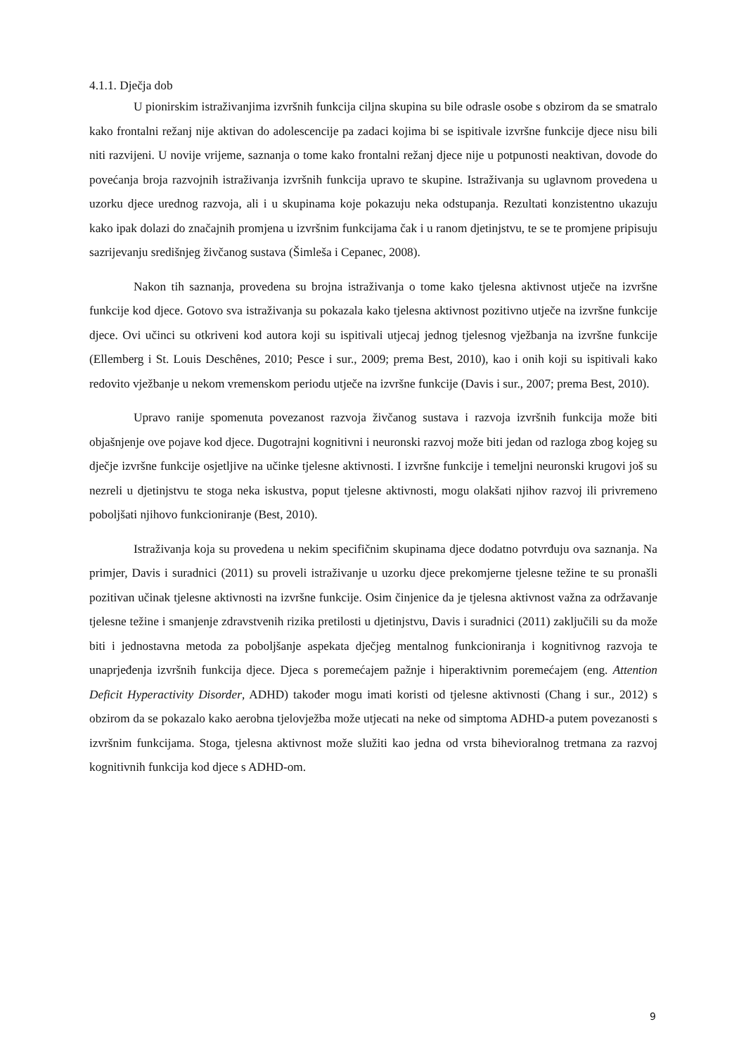4.1.1. Dječja dob
U pionirskim istraživanjima izvršnih funkcija ciljna skupina su bile odrasle osobe s obzirom da se smatralo kako frontalni režanj nije aktivan do adolescencije pa zadaci kojima bi se ispitivale izvršne funkcije djece nisu bili niti razvijeni. U novije vrijeme, saznanja o tome kako frontalni režanj djece nije u potpunosti neaktivan, dovode do povećanja broja razvojnih istraživanja izvršnih funkcija upravo te skupine. Istraživanja su uglavnom provedena u uzorku djece urednog razvoja, ali i u skupinama koje pokazuju neka odstupanja. Rezultati konzistentno ukazuju kako ipak dolazi do značajnih promjena u izvršnim funkcijama čak i u ranom djetinjstvu, te se te promjene pripisuju sazrijevanju središnjeg živčanog sustava (Šimleša i Cepanec, 2008).
Nakon tih saznanja, provedena su brojna istraživanja o tome kako tjelesna aktivnost utječe na izvršne funkcije kod djece. Gotovo sva istraživanja su pokazala kako tjelesna aktivnost pozitivno utječe na izvršne funkcije djece. Ovi učinci su otkriveni kod autora koji su ispitivali utjecaj jednog tjelesnog vježbanja na izvršne funkcije (Ellemberg i St. Louis Deschênes, 2010; Pesce i sur., 2009; prema Best, 2010), kao i onih koji su ispitivali kako redovito vježbanje u nekom vremenskom periodu utječe na izvršne funkcije (Davis i sur., 2007; prema Best, 2010).
Upravo ranije spomenuta povezanost razvoja živčanog sustava i razvoja izvršnih funkcija može biti objašnjenje ove pojave kod djece. Dugotrajni kognitivni i neuronski razvoj može biti jedan od razloga zbog kojeg su dječje izvršne funkcije osjetljive na učinke tjelesne aktivnosti. I izvršne funkcije i temeljni neuronski krugovi još su nezreli u djetinjstvu te stoga neka iskustva, poput tjelesne aktivnosti, mogu olakšati njihov razvoj ili privremeno poboljšati njihovo funkcioniranje (Best, 2010).
Istraživanja koja su provedena u nekim specifičnim skupinama djece dodatno potvrđuju ova saznanja. Na primjer, Davis i suradnici (2011) su proveli istraživanje u uzorku djece prekomjerne tjelesne težine te su pronašli pozitivan učinak tjelesne aktivnosti na izvršne funkcije. Osim činjenice da je tjelesna aktivnost važna za održavanje tjelesne težine i smanjenje zdravstvenih rizika pretilosti u djetinjstvu, Davis i suradnici (2011) zaključili su da može biti i jednostavna metoda za poboljšanje aspekata dječjeg mentalnog funkcioniranja i kognitivnog razvoja te unaprjeđenja izvršnih funkcija djece. Djeca s poremećajem pažnje i hiperaktivnim poremećajem (eng. Attention Deficit Hyperactivity Disorder, ADHD) također mogu imati koristi od tjelesne aktivnosti (Chang i sur., 2012) s obzirom da se pokazalo kako aerobna tjelovježba može utjecati na neke od simptoma ADHD-a putem povezanosti s izvršnim funkcijama. Stoga, tjelesna aktivnost može služiti kao jedna od vrsta bihevioralnog tretmana za razvoj kognitivnih funkcija kod djece s ADHD-om.
9